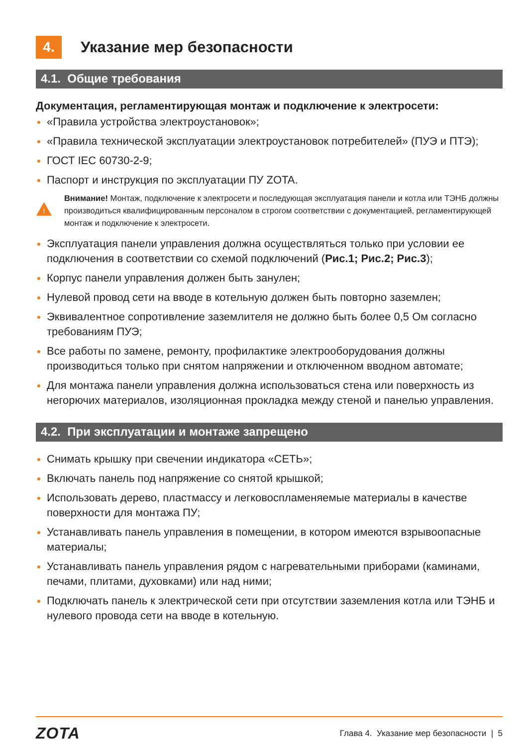4. Указание мер безопасности
4.1. Общие требования
Документация, регламентирующая монтаж и подключение к электросети:
«Правила устройства электроустановок»;
«Правила технической эксплуатации электроустановок потребителей» (ПУЭ и ПТЭ);
ГОСТ IEC 60730-2-9;
Паспорт и инструкция по эксплуатации ПУ ZOTA.
!
Внимание! Монтаж, подключение к электросети и последующая эксплуатация панели и котла или ТЭНБ должны производиться квалифицированным персоналом в строгом соответствии с документацией, регламентирующей монтаж и подключение к электросети.
Эксплуатация панели управления должна осуществляться только при условии ее подключения в соответствии со схемой подключений (Рис.1; Рис.2; Рис.3);
Корпус панели управления должен быть занулен;
Нулевой провод сети на вводе в котельную должен быть повторно заземлен;
Эквивалентное сопротивление заземлителя не должно быть более 0,5 Ом согласно требованиям ПУЭ;
Все работы по замене, ремонту, профилактике электрооборудования должны производиться только при снятом напряжении и отключенном вводном автомате;
Для монтажа панели управления должна использоваться стена или поверхность из негорючих материалов, изоляционная прокладка между стеной и панелью управления.
4.2. При эксплуатации и монтаже запрещено
Снимать крышку при свечении индикатора «СЕТЬ»;
Включать панель под напряжение со снятой крышкой;
Использовать дерево, пластмассу и легковоспламеняемые материалы в качестве поверхности для монтажа ПУ;
Устанавливать панель управления в помещении, в котором имеются взрывоопасные материалы;
Устанавливать панель управления рядом с нагревательными приборами (каминами, печами, плитами, духовками) или над ними;
Подключать панель к электрической сети при отсутствии заземления котла или ТЭНБ и нулевого провода сети на вводе в котельную.
ZOTA Глава 4. Указание мер безопасности | 5